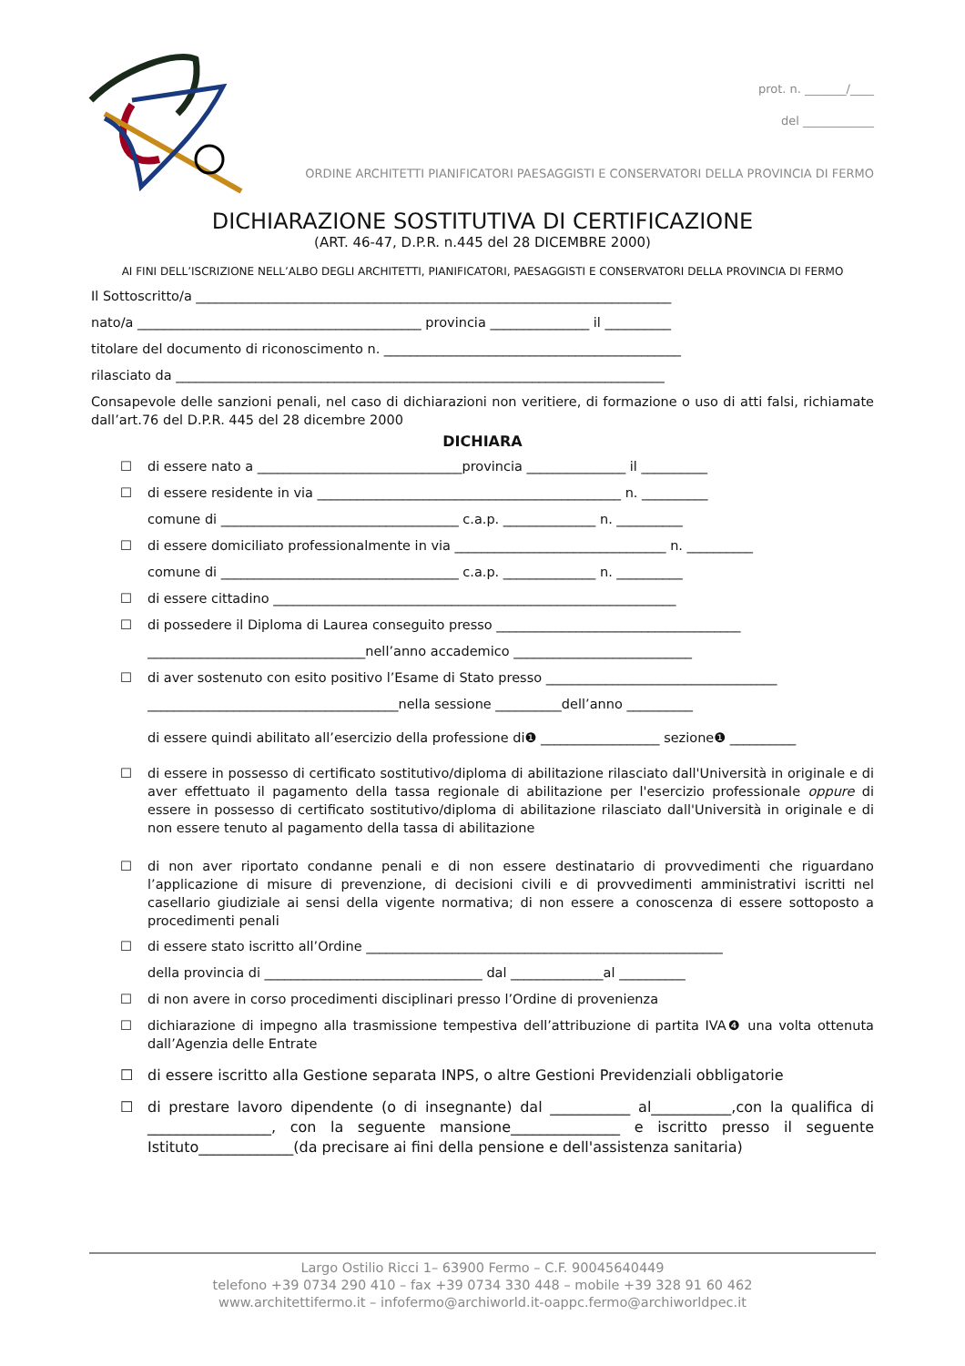prot. n. _______/____
del ____________
ORDINE ARCHITETTI PIANIFICATORI PAESAGGISTI E CONSERVATORI DELLA PROVINCIA DI FERMO
DICHIARAZIONE SOSTITUTIVA DI CERTIFICAZIONE
(ART. 46-47, D.P.R. n.445 del 28 DICEMBRE 2000)
AI FINI DELL’ISCRIZIONE NELL’ALBO DEGLI ARCHITETTI, PIANIFICATORI, PAESAGGISTI E CONSERVATORI DELLA PROVINCIA DI FERMO
Il Sottoscritto/a ________________________________________________________________________
nato/a ___________________________________________ provincia _______________ il __________
titolare del documento di riconoscimento n. _____________________________________________
rilasciato da __________________________________________________________________________
Consapevole delle sanzioni penali, nel caso di dichiarazioni non veritiere, di formazione o uso di atti falsi, richiamate dall’art.76 del D.P.R. 445 del 28 dicembre 2000
DICHIARA
☐ di essere nato a _______________________________provincia _______________ il __________
☐ di essere residente in via ______________________________________________ n. __________
comune di ____________________________________ c.a.p. ______________ n. __________
☐ di essere domiciliato professionalmente in via ________________________________ n. __________
comune di ____________________________________ c.a.p. ______________ n. __________
☐ di essere cittadino _____________________________________________________________
☐ di possedere il Diploma di Laurea conseguito presso _____________________________________
_________________________________nell’anno accademico ___________________________
☐ di aver sostenuto con esito positivo l’Esame di Stato presso ___________________________________
______________________________________nella sessione __________dell’anno __________
di essere quindi abilitato all’esercizio della professione di❶ __________________ sezione❶ __________
☐
di essere in possesso di certificato sostitutivo/diploma di abilitazione rilasciato dall'Università in originale e di aver effettuato il pagamento della tassa regionale di abilitazione per l'esercizio professionale oppure di essere in possesso di certificato sostitutivo/diploma di abilitazione rilasciato dall'Università in originale e di non essere tenuto al pagamento della tassa di abilitazione
☐
di non aver riportato condanne penali e di non essere destinatario di provvedimenti che riguardano l’applicazione di misure di prevenzione, di decisioni civili e di provvedimenti amministrativi iscritti nel casellario giudiziale ai sensi della vigente normativa; di non essere a conoscenza di essere sottoposto a procedimenti penali
☐ di essere stato iscritto all’Ordine ______________________________________________________
della provincia di _________________________________ dal ______________al __________
☐ di non avere in corso procedimenti disciplinari presso l’Ordine di provenienza
☐
dichiarazione di impegno alla trasmissione tempestiva dell’attribuzione di partita IVA❹ una volta ottenuta dall’Agenzia delle Entrate
☐ di essere iscritto alla Gestione separata INPS, o altre Gestioni Previdenziali obbligatorie
☐
di prestare lavoro dipendente (o di insegnante) dal ___________ al___________,con la qualifica di _________________, con la seguente mansione_______________ e iscritto presso il seguente Istituto_____________(da precisare ai fini della pensione e dell'assistenza sanitaria)
Largo Ostilio Ricci 1– 63900 Fermo – C.F. 90045640449
telefono +39 0734 290 410 – fax +39 0734 330 448 – mobile +39 328 91 60 462
www.architettifermo.it – infofermo@archiworld.it-oappc.fermo@archiworldpec.it